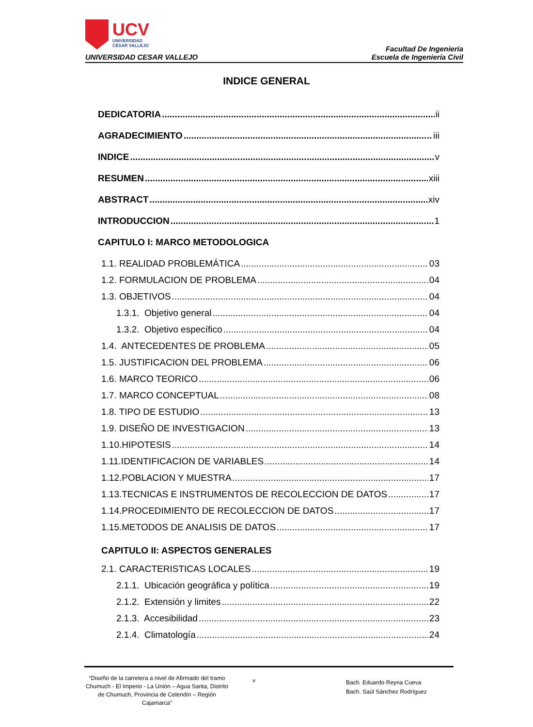UCV
UNIVERSIDAD
CÉSAR VALLEJO
UNIVERSIDAD CESAR VALLEJO
Facultad De Ingeniería
Escuela de Ingeniería Civil
INDICE GENERAL
DEDICATORIA ii
AGRADECIMIENTO iii
INDICE v
RESUMEN xiii
ABSTRACT xiv
INTRODUCCION 1
CAPITULO I: MARCO METODOLOGICA
1.1. REALIDAD PROBLEMÁTICA 03
1.2. FORMULACION DE PROBLEMA 04
1.3. OBJETIVOS 04
1.3.1. Objetivo general 04
1.3.2. Objetivo específico 04
1.4. ANTECEDENTES DE PROBLEMA 05
1.5. JUSTIFICACION DEL PROBLEMA 06
1.6. MARCO TEORICO 06
1.7. MARCO CONCEPTUAL 08
1.8. TIPO DE ESTUDIO 13
1.9. DISEÑO DE INVESTIGACION 13
1.10.HIPOTESIS 14
1.11.IDENTIFICACION DE VARIABLES 14
1.12.POBLACION Y MUESTRA 17
1.13.TECNICAS E INSTRUMENTOS DE RECOLECCION DE DATOS 17
1.14.PROCEDIMIENTO DE RECOLECCION DE DATOS 17
1.15.METODOS DE ANALISIS DE DATOS 17
CAPITULO II: ASPECTOS GENERALES
2.1. CARACTERISTICAS LOCALES 19
2.1.1. Ubicación geográfica y política 19
2.1.2. Extensión y limites 22
2.1.3. Accesibilidad 23
2.1.4. Climatología 24
“Diseño de la carretera a nivel de Afirmado del tramo Chumuch - El Imperio - La Unión – Agua Santa, Distrito de Chumuch, Provincia de Celendín – Región Cajamarca”
v
Bach. Eduardo Reyna Cueva
Bach. Saúl Sánchez Rodríguez